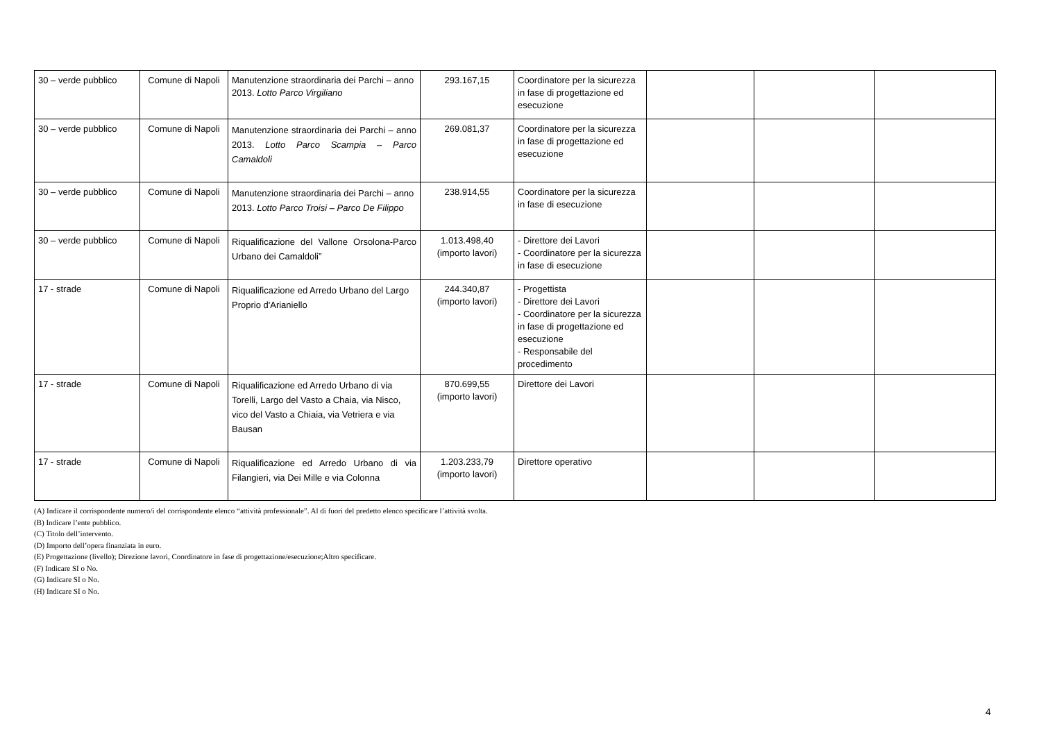| 30 – verde pubblico | Comune di Napoli | Manutenzione straordinaria dei Parchi – anno 2013. Lotto Parco Virgiliano | 293.167,15 | Coordinatore per la sicurezza in fase di progettazione ed esecuzione | | | |
| 30 – verde pubblico | Comune di Napoli | Manutenzione straordinaria dei Parchi – anno 2013. Lotto Parco Scampia – Parco Camaldoli | 269.081,37 | Coordinatore per la sicurezza in fase di progettazione ed esecuzione | | | |
| 30 – verde pubblico | Comune di Napoli | Manutenzione straordinaria dei Parchi – anno 2013. Lotto Parco Troisi – Parco De Filippo | 238.914,55 | Coordinatore per la sicurezza in fase di esecuzione | | | |
| 30 – verde pubblico | Comune di Napoli | Riqualificazione del Vallone Orsolona-Parco Urbano dei Camaldoli” | 1.013.498,40 (importo lavori) | - Direttore dei Lavori - Coordinatore per la sicurezza in fase di esecuzione | | | |
| 17 - strade | Comune di Napoli | Riqualificazione ed Arredo Urbano del Largo Proprio d'Arianiello | 244.340,87 (importo lavori) | - Progettista - Direttore dei Lavori - Coordinatore per la sicurezza in fase di progettazione ed esecuzione - Responsabile del procedimento | | | |
| 17 - strade | Comune di Napoli | Riqualificazione ed Arredo Urbano di via Torelli, Largo del Vasto a Chaia, via Nisco, vico del Vasto a Chiaia, via Vetriera e via Bausan | 870.699,55 (importo lavori) | Direttore dei Lavori | | | |
| 17 - strade | Comune di Napoli | Riqualificazione ed Arredo Urbano di via Filangieri, via Dei Mille e via Colonna | 1.203.233,79 (importo lavori) | Direttore operativo | | | |
(A) Indicare il corrispondente numero/i del corrispondente elenco “attività professionale”. Al di fuori del predetto elenco specificare l’attività svolta.
(B) Indicare l’ente pubblico.
(C) Titolo dell’intervento.
(D) Importo dell’opera finanziata in euro.
(E) Progettazione (livello); Direzione lavori, Coordinatore in fase di progettazione/esecuzione;Altro specificare.
(F) Indicare SI o No.
(G) Indicare SI o No.
(H) Indicare SI o No.
4